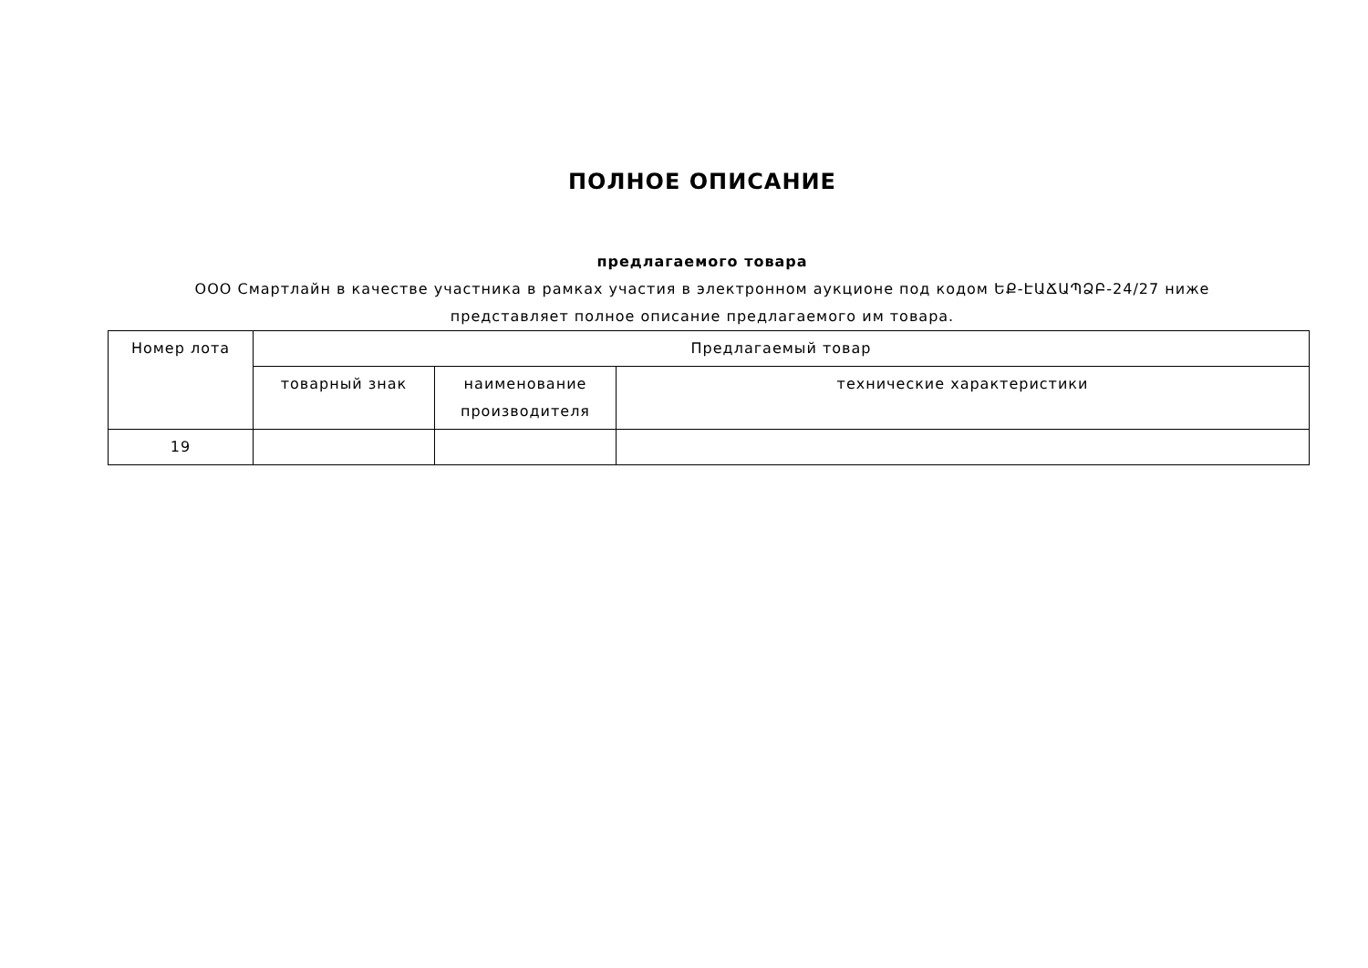ПОЛНОЕ ОПИСАНИЕ
предлагаемого товара
ООО Смартлайн в качестве участника в рамках участия в электронном аукционе под кодом ԵՔ-ԷԱՃԱՊՁԲ-24/27 ниже
представляет полное описание предлагаемого им товара.
| Номер лота | Предлагаемый товар | | |
| --- | --- | --- | --- |
| | товарный знак | наименование производителя | технические характеристики |
| 19 | | | |